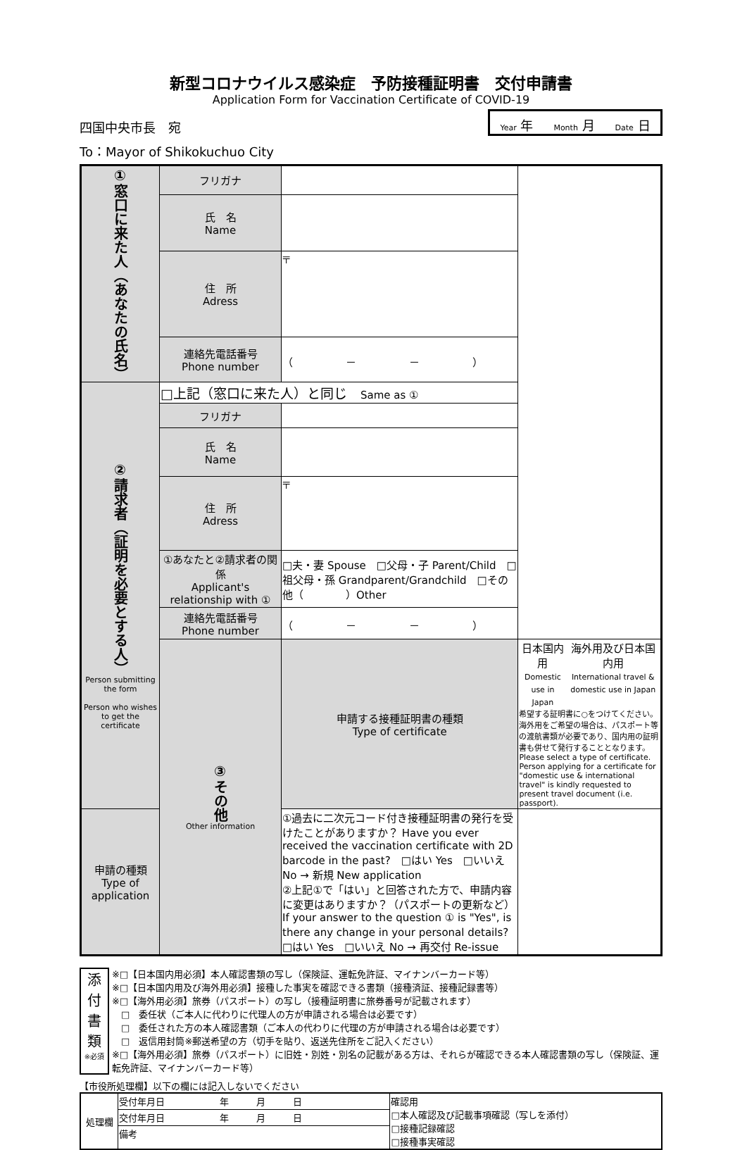新型コロナウイルス感染症　予防接種証明書　交付申請書
Application Form for Vaccination Certificate of COVID-19
四国中央市長　宛
Year 年 Month 月 Date 日
To：Mayor of Shikokuchuo City
| ①窓口に来た人（あなたの氏名） | フリガナ | | |
| | 氏 名 Name | | |
| | 住 所 Adress | 〒 | |
| | 連絡先電話番号 Phone number | （ － － ） | |
| ②請求者（証明を必要とする人） Person submitting the form Person who wishes to get the certificate | □上記（窓口に来た人）と同じ Same as ① | | |
| | フリガナ | | |
| | 氏 名 Name | | |
| | 住 所 Adress | 〒 | |
| | ①あなたと②請求者の関係 Applicant's relationship with ① | □夫・妻 Spouse □父母・子 Parent/Child □祖父母・孫 Grandparent/Grandchild □その他（ ）Other | |
| | 連絡先電話番号 Phone number | （ － － ） | |
| | ③その他 Other information | 申請する接種証明書の種類 Type of certificate | 日本国内用 Domestic use in Japan 海外用及び日本国内用 International travel & domestic use in Japan 希望する証明書に○をつけてください。海外用をご希望の場合は、パスポート等の渡航書類が必要であり、国内用の証明書も併せて発行することとなります。 Please select a type of certificate. Person applying for a certificate for "domestic use & international travel" is kindly requested to present travel document (i.e. passport). |
| 申請の種類 Type of application | | ①過去に二次元コード付き接種証明書の発行を受けたことがありますか？ Have you ever received the vaccination certificate with 2D barcode in the past? □はい Yes □いいえ No → 新規 New application ②上記①で「はい」と回答された方で、申請内容に変更はありますか？（パスポートの更新など） If your answer to the question ① is "Yes", is there any change in your personal details? □はい Yes □いいえ No → 再交付 Re-issue | |
添付書類
※必須
※□【日本国内用必須】本人確認書類の写し（保険証、運転免許証、マイナンバーカード等）
※□【日本国内用及び海外用必須】接種した事実を確認できる書類（接種済証、接種記録書等）
※□【海外用必須】旅券（パスポート）の写し（接種証明書に旅券番号が記載されます）
　□　委任状（ご本人に代わりに代理人の方が申請される場合は必要です）
　□　委任された方の本人確認書類（ご本人の代わりに代理の方が申請される場合は必要です）
　□　返信用封筒※郵送希望の方（切手を貼り、返送先住所をご記入ください）
※□【海外用必須】旅券（パスポート）に旧姓・別姓・別名の記載がある方は、それらが確認できる本人確認書類の写し（保険証、運転免許証、マイナンバーカード等）
【市役所処理欄】以下の欄には記入しないでください
| 処理欄 | 受付年月日 年 月 日 | 確認用 □本人確認及び記載事項確認（写しを添付） □接種記録確認 □接種事実確認 |
| | 交付年月日 年 月 日 | |
| | 備考 | |